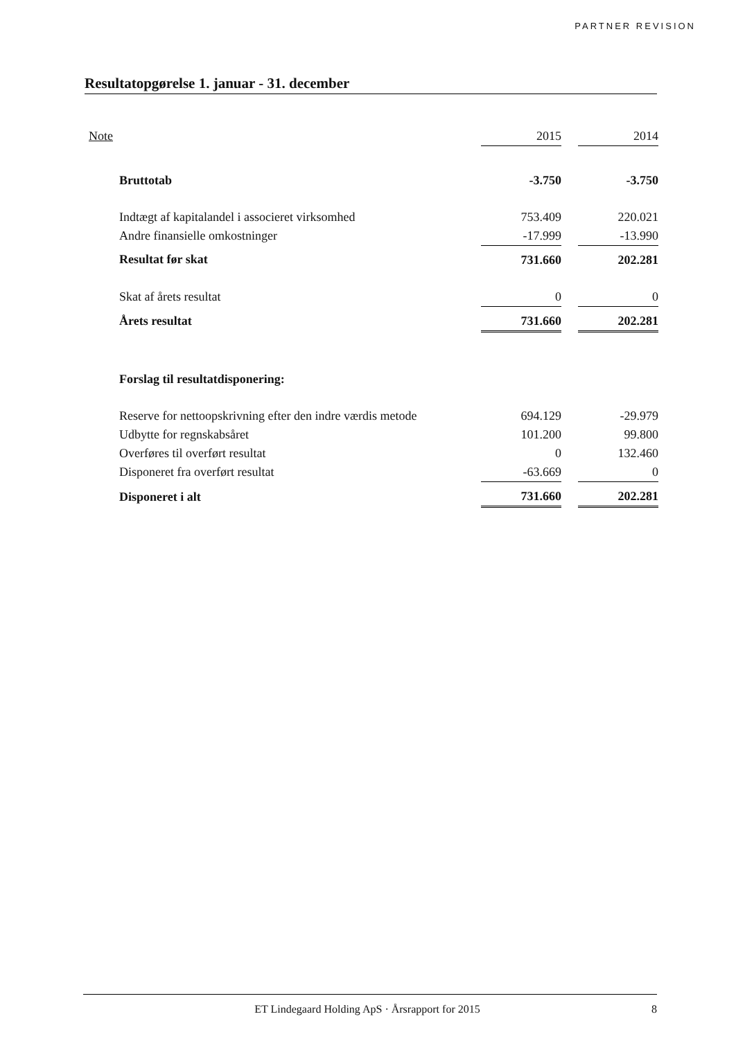PARTNER REVISION
Resultatopgørelse 1. januar - 31. december
| Note | 2015 | | 2014 |
| --- | --- | --- | --- |
| Bruttotab | -3.750 | | -3.750 |
| Indtægt af kapitalandel i associeret virksomhed | 753.409 | | 220.021 |
| Andre finansielle omkostninger | -17.999 | | -13.990 |
| Resultat før skat | 731.660 | | 202.281 |
| Skat af årets resultat | 0 | | 0 |
| Årets resultat | 731.660 | | 202.281 |
| Forslag til resultatdisponering: | | | |
| Reserve for nettoopskrivning efter den indre værdis metode | 694.129 | | -29.979 |
| Udbytte for regnskabsåret | 101.200 | | 99.800 |
| Overføres til overført resultat | 0 | | 132.460 |
| Disponeret fra overført resultat | -63.669 | | 0 |
| Disponeret i alt | 731.660 | | 202.281 |
ET Lindegaard Holding ApS · Årsrapport for 2015 8